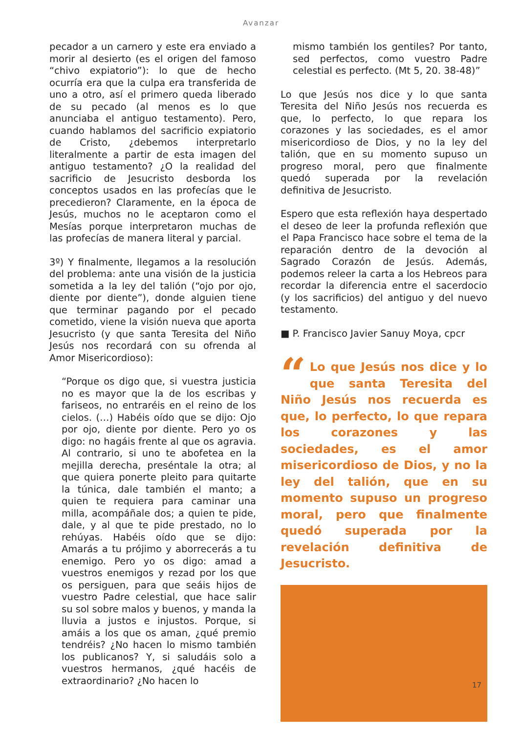Avanzar
pecador a un carnero y este era enviado a morir al desierto (es el origen del famoso “chivo expiatorio”): lo que de hecho ocurría era que la culpa era transferida de uno a otro, así el primero queda liberado de su pecado (al menos es lo que anunciaba el antiguo testamento). Pero, cuando hablamos del sacrificio expiatorio de Cristo, ¿debemos interpretarlo literalmente a partir de esta imagen del antiguo testamento? ¿O la realidad del sacrificio de Jesucristo desborda los conceptos usados en las profecías que le precedieron? Claramente, en la época de Jesús, muchos no le aceptaron como el Mesías porque interpretaron muchas de las profecías de manera literal y parcial.
3º) Y finalmente, llegamos a la resolución del problema: ante una visión de la justicia sometida a la ley del talión (“ojo por ojo, diente por diente”), donde alguien tiene que terminar pagando por el pecado cometido, viene la visión nueva que aporta Jesucristo (y que santa Teresita del Niño Jesús nos recordará con su ofrenda al Amor Misericordioso):
“Porque os digo que, si vuestra justicia no es mayor que la de los escribas y fariseos, no entraréis en el reino de los cielos. (…) Habéis oído que se dijo: Ojo por ojo, diente por diente. Pero yo os digo: no hagáis frente al que os agravia. Al contrario, si uno te abofetea en la mejilla derecha, preséntale la otra; al que quiera ponerte pleito para quitarte la túnica, dale también el manto; a quien te requiera para caminar una milla, acompáñale dos; a quien te pide, dale, y al que te pide prestado, no lo rehúyas. Habéis oído que se dijo: Amarás a tu prójimo y aborrecerás a tu enemigo. Pero yo os digo: amad a vuestros enemigos y rezad por los que os persiguen, para que seáis hijos de vuestro Padre celestial, que hace salir su sol sobre malos y buenos, y manda la lluvia a justos e injustos. Porque, si amáis a los que os aman, ¿qué premio tendréis? ¿No hacen lo mismo también los publicanos? Y, si saludáis solo a vuestros hermanos, ¿qué hacéis de extraordinario? ¿No hacen lo
mismo también los gentiles? Por tanto, sed perfectos, como vuestro Padre celestial es perfecto. (Mt 5, 20. 38-48)”
Lo que Jesús nos dice y lo que santa Teresita del Niño Jesús nos recuerda es que, lo perfecto, lo que repara los corazones y las sociedades, es el amor misericordioso de Dios, y no la ley del talión, que en su momento supuso un progreso moral, pero que finalmente quedó superada por la revelación definitiva de Jesucristo.
Espero que esta reflexión haya despertado el deseo de leer la profunda reflexión que el Papa Francisco hace sobre el tema de la reparación dentro de la devoción al Sagrado Corazón de Jesús. Además, podemos releer la carta a los Hebreos para recordar la diferencia entre el sacerdocio (y los sacrificios) del antiguo y del nuevo testamento.
■ P. Francisco Javier Sanuy Moya, cpcr
“Lo que Jesús nos dice y lo que santa Teresita del Niño Jesús nos recuerda es que, lo perfecto, lo que repara los corazones y las sociedades, es el amor misericordioso de Dios, y no la ley del talión, que en su momento supuso un progreso moral, pero que finalmente quedó superada por la revelación definitiva de Jesucristo.
17